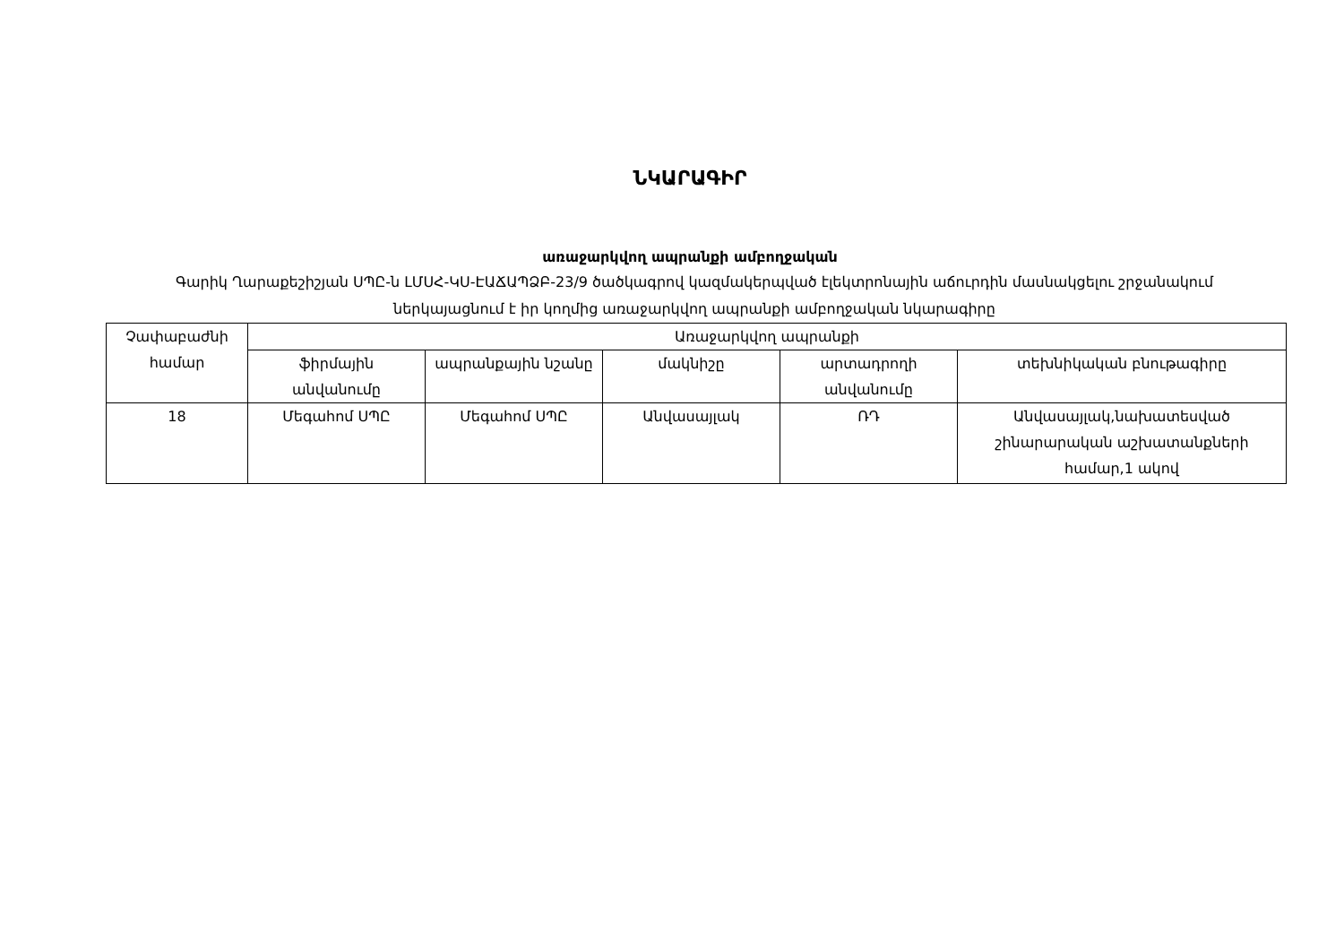ՆԿԱՐԱԳԻՐ
առաջարկվող ապրանքի ամբողջական
Գարիկ Ղարաքեշիշյան ՍՊԸ-ն ԼՄՍՀ-ԿՍ-ԷԱՃԱՊՁԲ-23/9 ծածկագրով կազմակերպված էլեկտրոնային աճուրդին մասնակցելու շրջանակում ներկայացնում է իր կողմից առաջարկվող ապրանքի ամբողջական նկարագիրը
| Չափաբաժնի համար | Առաջարկվող ապրանքի | | | | |
| --- | --- | --- | --- | --- | --- |
| | ֆիրմային անվանումը | ապրանքային նշանը | մակնիշը | արտադրողի անվանումը | տեխնիկական բնութագիրը |
| 18 | Մեգահոմ ՍՊԸ | Մեգահոմ ՍՊԸ | Անվասայլակ | ՌԴ | Անվասայլակ,նախատեսված շինարարական աշխատանքների համար,1 ակով |